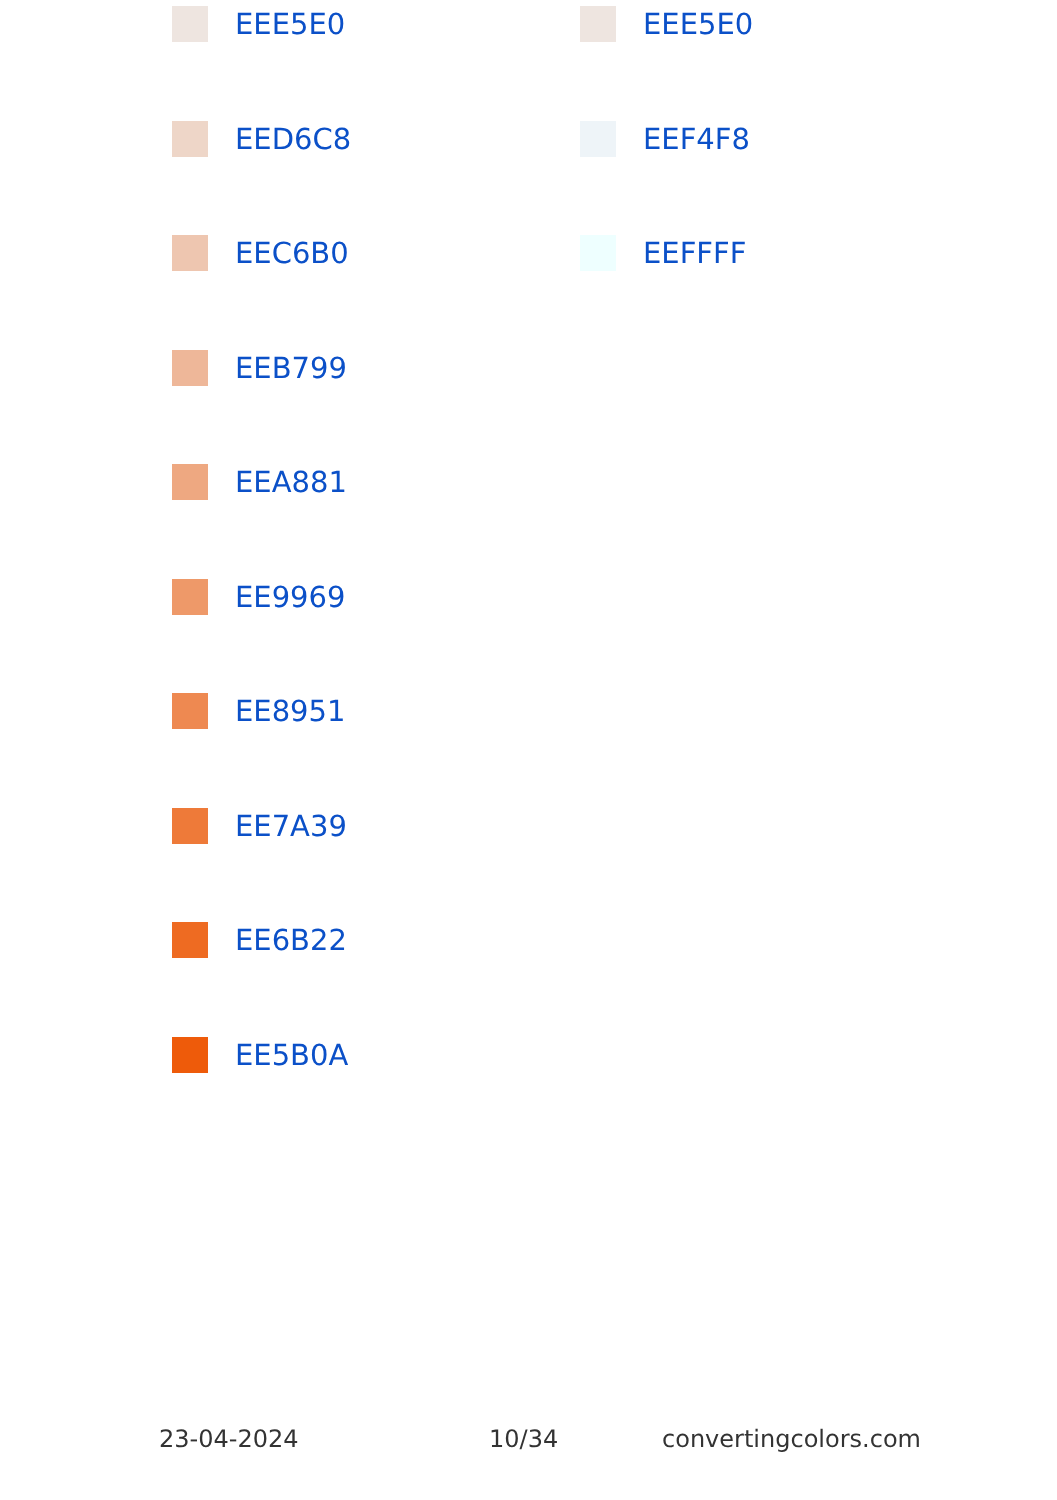EEE5E0
EED6C8
EEC6B0
EEB799
EEA881
EE9969
EE8951
EE7A39
EE6B22
EE5B0A
EEE5E0
EEF4F8
EEFFFF
23-04-2024 10/34 convertingcolors.com